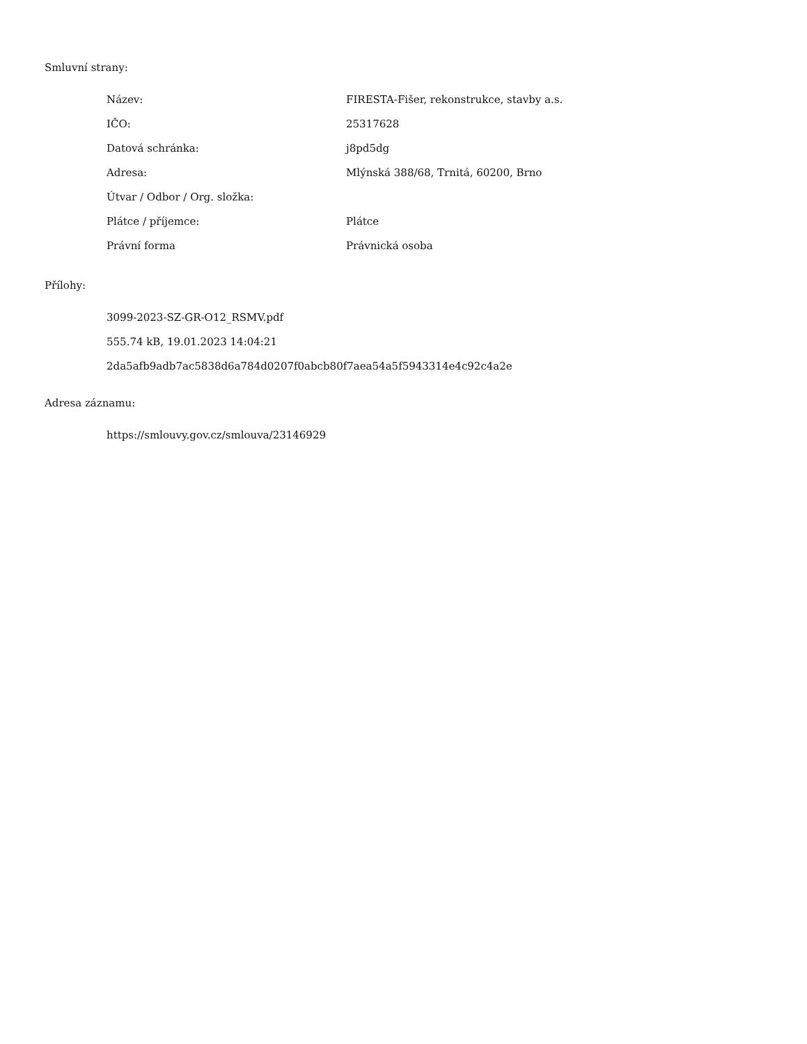Smluvní strany:
| Název: | FIRESTA-Fišer, rekonstrukce, stavby a.s. |
| IČO: | 25317628 |
| Datová schránka: | j8pd5dg |
| Adresa: | Mlýnská 388/68, Trnitá, 60200, Brno |
| Útvar / Odbor / Org. složka: | |
| Plátce / příjemce: | Plátce |
| Právní forma | Právnická osoba |
Přílohy:
3099-2023-SZ-GR-O12_RSMV.pdf
555.74 kB, 19.01.2023 14:04:21
2da5afb9adb7ac5838d6a784d0207f0abcb80f7aea54a5f5943314e4c92c4a2e
Adresa záznamu:
https://smlouvy.gov.cz/smlouva/23146929